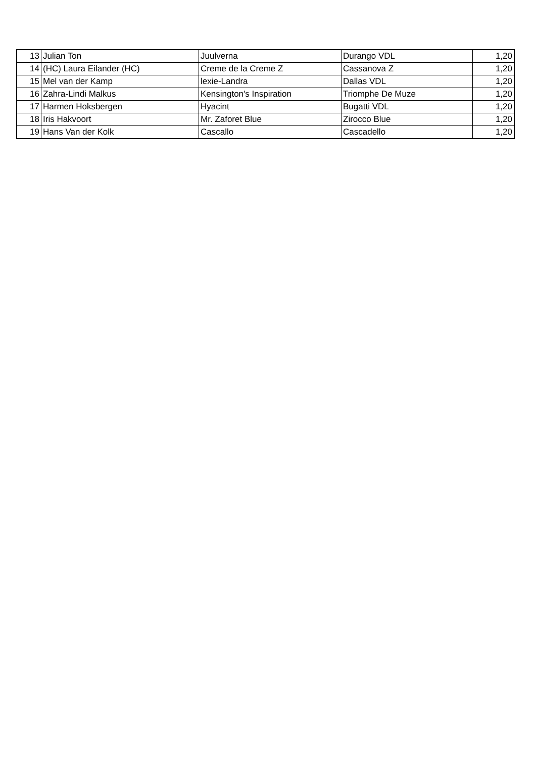| 13 | Julian Ton | Juulverna | Durango VDL | 1,20 |
| 14 | (HC) Laura Eilander (HC) | Creme de la Creme Z | Cassanova Z | 1,20 |
| 15 | Mel van der Kamp | lexie-Landra | Dallas VDL | 1,20 |
| 16 | Zahra-Lindi Malkus | Kensington's Inspiration | Triomphe De Muze | 1,20 |
| 17 | Harmen Hoksbergen | Hyacint | Bugatti VDL | 1,20 |
| 18 | Iris Hakvoort | Mr. Zaforet Blue | Zirocco Blue | 1,20 |
| 19 | Hans Van der Kolk | Cascallo | Cascadello | 1,20 |